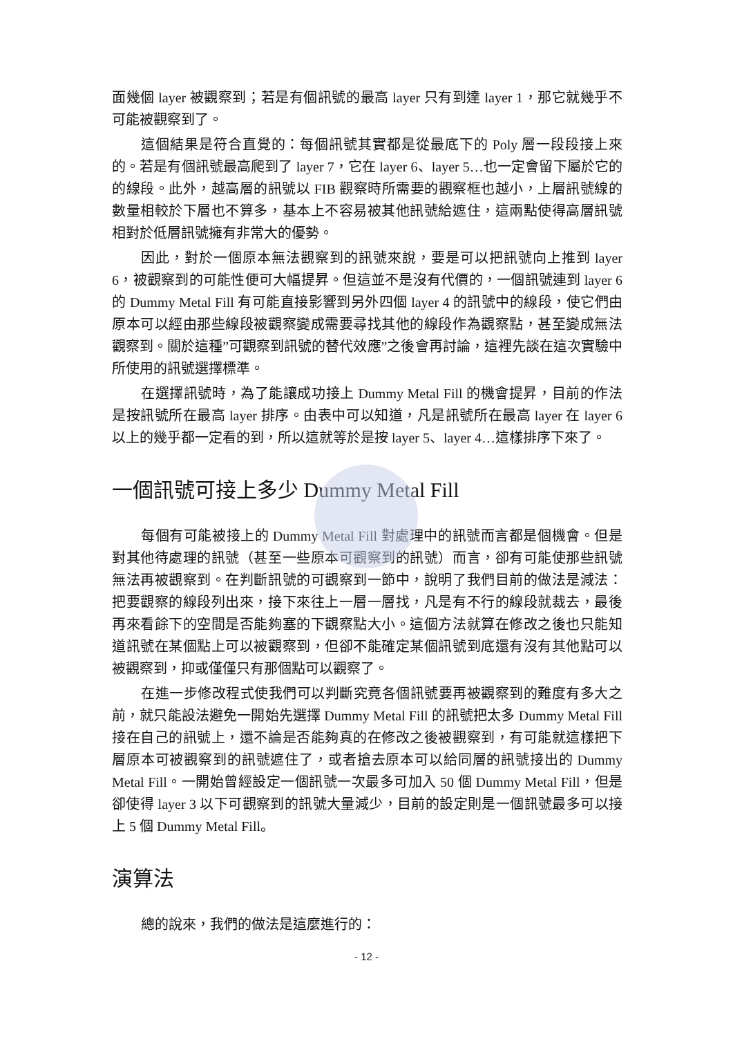面幾個 layer 被觀察到；若是有個訊號的最高 layer 只有到達 layer 1，那它就幾乎不可能被觀察到了。
這個結果是符合直覺的：每個訊號其實都是從最底下的 Poly 層一段段接上來的。若是有個訊號最高爬到了 layer 7，它在 layer 6、layer 5…也一定會留下屬於它的的線段。此外，越高層的訊號以 FIB 觀察時所需要的觀察框也越小，上層訊號線的數量相較於下層也不算多，基本上不容易被其他訊號給遮住，這兩點使得高層訊號相對於低層訊號擁有非常大的優勢。
因此，對於一個原本無法觀察到的訊號來說，要是可以把訊號向上推到 layer 6，被觀察到的可能性便可大幅提昇。但這並不是沒有代價的，一個訊號連到 layer 6 的 Dummy Metal Fill 有可能直接影響到另外四個 layer 4 的訊號中的線段，使它們由原本可以經由那些線段被觀察變成需要尋找其他的線段作為觀察點，甚至變成無法觀察到。關於這種”可觀察到訊號的替代效應”之後會再討論，這裡先談在這次實驗中所使用的訊號選擇標準。
在選擇訊號時，為了能讓成功接上 Dummy Metal Fill 的機會提昇，目前的作法是按訊號所在最高 layer 排序。由表中可以知道，凡是訊號所在最高 layer 在 layer 6 以上的幾乎都一定看的到，所以這就等於是按 layer 5、layer 4…這樣排序下來了。
一個訊號可接上多少 Dummy Metal Fill
每個有可能被接上的 Dummy Metal Fill 對處理中的訊號而言都是個機會。但是對其他待處理的訊號（甚至一些原本可觀察到的訊號）而言，卻有可能使那些訊號無法再被觀察到。在判斷訊號的可觀察到一節中，說明了我們目前的做法是減法：把要觀察的線段列出來，接下來往上一層一層找，凡是有不行的線段就裁去，最後再來看餘下的空間是否能夠塞的下觀察點大小。這個方法就算在修改之後也只能知道訊號在某個點上可以被觀察到，但卻不能確定某個訊號到底還有沒有其他點可以被觀察到，抑或僅僅只有那個點可以觀察了。
在進一步修改程式使我們可以判斷究竟各個訊號要再被觀察到的難度有多大之前，就只能設法避免一開始先選擇 Dummy Metal Fill 的訊號把太多 Dummy Metal Fill 接在自己的訊號上，還不論是否能夠真的在修改之後被觀察到，有可能就這樣把下層原本可被觀察到的訊號遮住了，或者搶去原本可以給同層的訊號接出的 Dummy Metal Fill。一開始曾經設定一個訊號一次最多可加入 50 個 Dummy Metal Fill，但是卻使得 layer 3 以下可觀察到的訊號大量減少，目前的設定則是一個訊號最多可以接上 5 個 Dummy Metal Fill。
演算法
總的說來，我們的做法是這麼進行的：
- 12 -